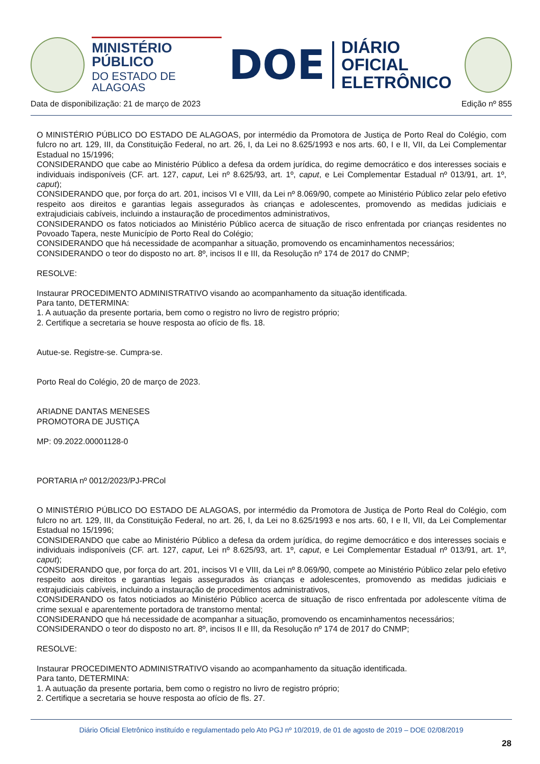MINISTÉRIO PÚBLICO
DO ESTADO DE ALAGOAS
DOE
DIÁRIO OFICIAL
ELETRÔNICO
Data de disponibilização: 21 de março de 2023 Edição nº 855
O MINISTÉRIO PÚBLICO DO ESTADO DE ALAGOAS, por intermédio da Promotora de Justiça de Porto Real do Colégio, com fulcro no art. 129, III, da Constituição Federal, no art. 26, I, da Lei no 8.625/1993 e nos arts. 60, I e II, VII, da Lei Complementar Estadual no 15/1996;
CONSIDERANDO que cabe ao Ministério Público a defesa da ordem jurídica, do regime democrático e dos interesses sociais e individuais indisponíveis (CF. art. 127, caput, Lei nº 8.625/93, art. 1º, caput, e Lei Complementar Estadual nº 013/91, art. 1º, caput);
CONSIDERANDO que, por força do art. 201, incisos VI e VIII, da Lei nº 8.069/90, compete ao Ministério Público zelar pelo efetivo respeito aos direitos e garantias legais assegurados às crianças e adolescentes, promovendo as medidas judiciais e extrajudiciais cabíveis, incluindo a instauração de procedimentos administrativos,
CONSIDERANDO os fatos noticiados ao Ministério Público acerca de situação de risco enfrentada por crianças residentes no Povoado Tapera, neste Município de Porto Real do Colégio;
CONSIDERANDO que há necessidade de acompanhar a situação, promovendo os encaminhamentos necessários;
CONSIDERANDO o teor do disposto no art. 8º, incisos II e III, da Resolução nº 174 de 2017 do CNMP;
RESOLVE:
Instaurar PROCEDIMENTO ADMINISTRATIVO visando ao acompanhamento da situação identificada.
Para tanto, DETERMINA:
1. A autuação da presente portaria, bem como o registro no livro de registro próprio;
2. Certifique a secretaria se houve resposta ao ofício de fls. 18.
Autue-se. Registre-se. Cumpra-se.
Porto Real do Colégio, 20 de março de 2023.
ARIADNE DANTAS MENESES
PROMOTORA DE JUSTIÇA
MP: 09.2022.00001128-0
PORTARIA nº 0012/2023/PJ-PRCol
O MINISTÉRIO PÚBLICO DO ESTADO DE ALAGOAS, por intermédio da Promotora de Justiça de Porto Real do Colégio, com fulcro no art. 129, III, da Constituição Federal, no art. 26, I, da Lei no 8.625/1993 e nos arts. 60, I e II, VII, da Lei Complementar Estadual no 15/1996;
CONSIDERANDO que cabe ao Ministério Público a defesa da ordem jurídica, do regime democrático e dos interesses sociais e individuais indisponíveis (CF. art. 127, caput, Lei nº 8.625/93, art. 1º, caput, e Lei Complementar Estadual nº 013/91, art. 1º, caput);
CONSIDERANDO que, por força do art. 201, incisos VI e VIII, da Lei nº 8.069/90, compete ao Ministério Público zelar pelo efetivo respeito aos direitos e garantias legais assegurados às crianças e adolescentes, promovendo as medidas judiciais e extrajudiciais cabíveis, incluindo a instauração de procedimentos administrativos,
CONSIDERANDO os fatos noticiados ao Ministério Público acerca de situação de risco enfrentada por adolescente vítima de crime sexual e aparentemente portadora de transtorno mental;
CONSIDERANDO que há necessidade de acompanhar a situação, promovendo os encaminhamentos necessários;
CONSIDERANDO o teor do disposto no art. 8º, incisos II e III, da Resolução nº 174 de 2017 do CNMP;
RESOLVE:
Instaurar PROCEDIMENTO ADMINISTRATIVO visando ao acompanhamento da situação identificada.
Para tanto, DETERMINA:
1. A autuação da presente portaria, bem como o registro no livro de registro próprio;
2. Certifique a secretaria se houve resposta ao ofício de fls. 27.
Diário Oficial Eletrônico instituído e regulamentado pelo Ato PGJ nº 10/2019, de 01 de agosto de 2019 – DOE 02/08/2019
28